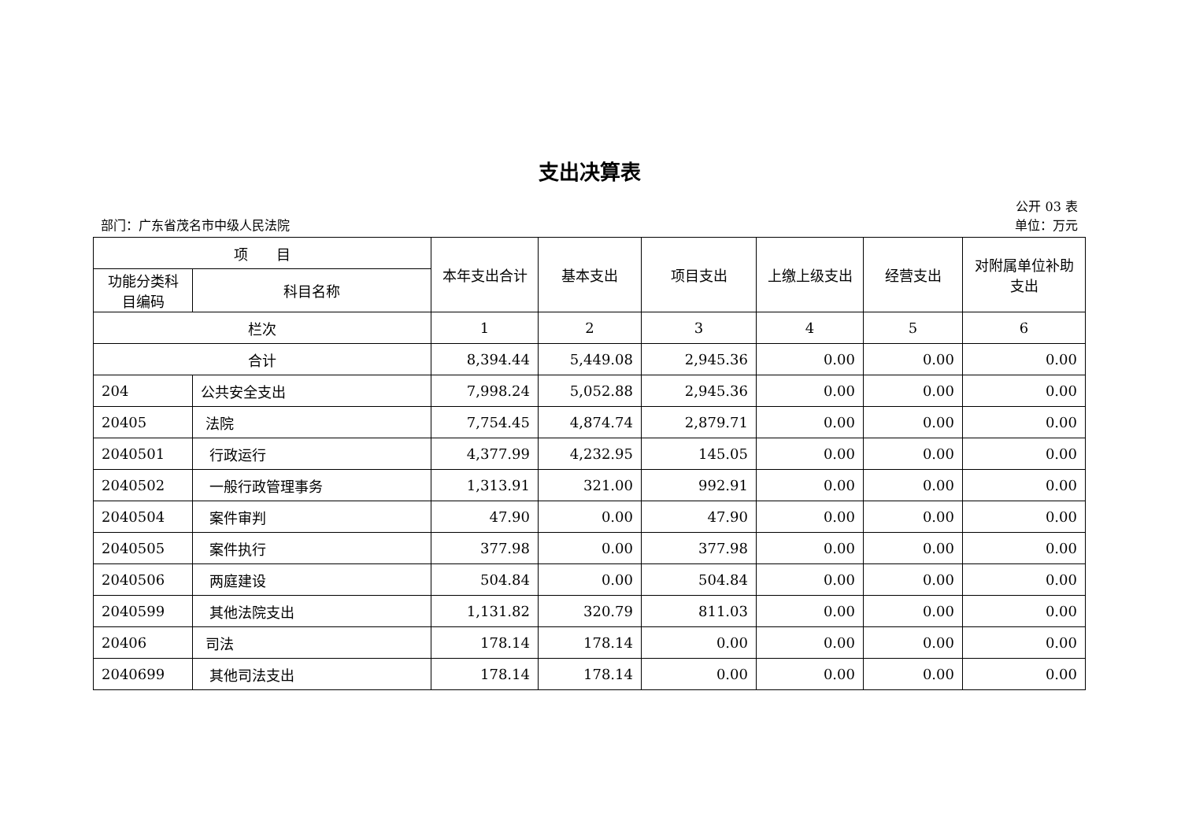支出决算表
公开 03 表
部门：广东省茂名市中级人民法院 单位：万元
| 项 目 | | 本年支出合计 | 基本支出 | 项目支出 | 上缴上级支出 | 经营支出 | 对附属单位补助支出 |
| --- | --- | --- | --- | --- | --- | --- | --- |
| 功能分类科目编码 | 科目名称 | | | | | | |
| 栏次 | | 1 | 2 | 3 | 4 | 5 | 6 |
| 合计 | | 8,394.44 | 5,449.08 | 2,945.36 | 0.00 | 0.00 | 0.00 |
| 204 | 公共安全支出 | 7,998.24 | 5,052.88 | 2,945.36 | 0.00 | 0.00 | 0.00 |
| 20405 | 法院 | 7,754.45 | 4,874.74 | 2,879.71 | 0.00 | 0.00 | 0.00 |
| 2040501 | 行政运行 | 4,377.99 | 4,232.95 | 145.05 | 0.00 | 0.00 | 0.00 |
| 2040502 | 一般行政管理事务 | 1,313.91 | 321.00 | 992.91 | 0.00 | 0.00 | 0.00 |
| 2040504 | 案件审判 | 47.90 | 0.00 | 47.90 | 0.00 | 0.00 | 0.00 |
| 2040505 | 案件执行 | 377.98 | 0.00 | 377.98 | 0.00 | 0.00 | 0.00 |
| 2040506 | 两庭建设 | 504.84 | 0.00 | 504.84 | 0.00 | 0.00 | 0.00 |
| 2040599 | 其他法院支出 | 1,131.82 | 320.79 | 811.03 | 0.00 | 0.00 | 0.00 |
| 20406 | 司法 | 178.14 | 178.14 | 0.00 | 0.00 | 0.00 | 0.00 |
| 2040699 | 其他司法支出 | 178.14 | 178.14 | 0.00 | 0.00 | 0.00 | 0.00 |